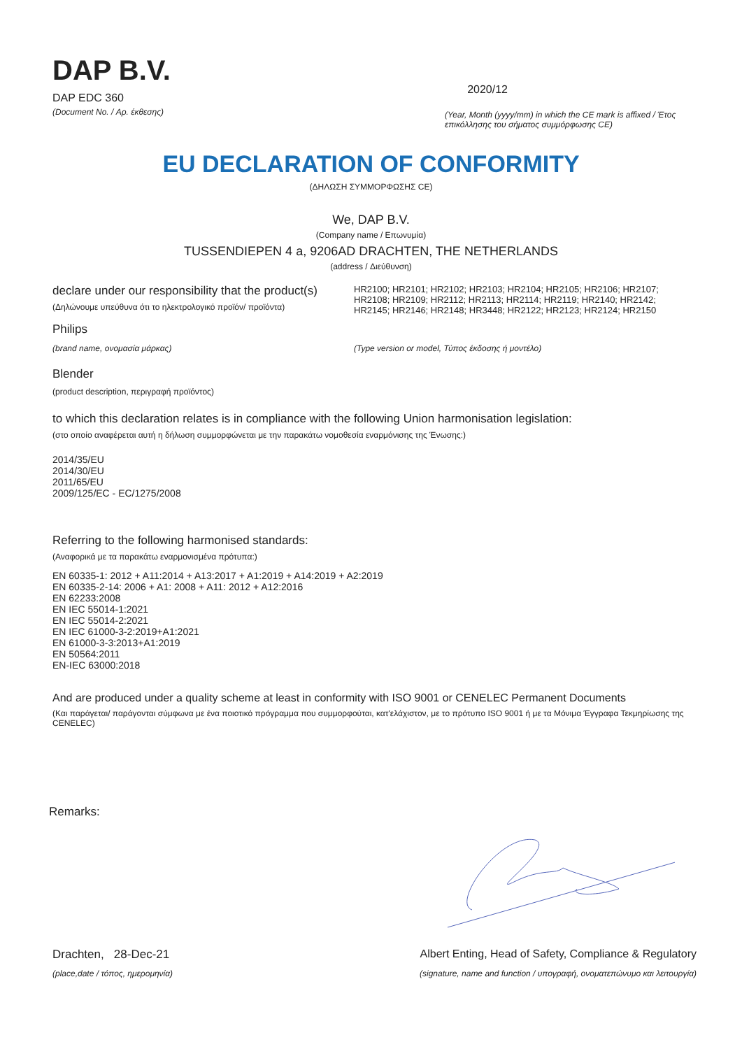DAP B.V.
DAP EDC 360
2020/12
(Document No. / Αρ. έκθεσης)
(Year, Month (yyyy/mm) in which the CE mark is affixed / Έτος επικόλλησης του σήματος συμμόρφωσης CE)
EU DECLARATION OF CONFORMITY
(ΔΗΛΩΣΗ ΣΥΜΜΟΡΦΩΣΗΣ CE)
We, DAP B.V.
(Company name / Επωνυμία)
TUSSENDIEPEN 4 a, 9206AD DRACHTEN, THE NETHERLANDS
(address / Διεύθυνση)
declare under our responsibility that the product(s)
(Δηλώνουμε υπεύθυνα ότι το ηλεκτρολογικό προϊόν/ προϊόντα)
HR2100; HR2101; HR2102; HR2103; HR2104; HR2105; HR2106; HR2107; HR2108; HR2109; HR2112; HR2113; HR2114; HR2119; HR2140; HR2142; HR2145; HR2146; HR2148; HR3448; HR2122; HR2123; HR2124; HR2150
Philips
(brand name, ονομασία μάρκας) (Type version or model, Τύπος έκδοσης ή μοντέλο)
Blender
(product description, περιγραφή προϊόντος)
to which this declaration relates is in compliance with the following Union harmonisation legislation:
(στο οποίο αναφέρεται αυτή η δήλωση συμμορφώνεται με την παρακάτω νομοθεσία εναρμόνισης της Ένωσης:)
2014/35/EU
2014/30/EU
2011/65/EU
2009/125/EC - EC/1275/2008
Referring to the following harmonised standards:
(Αναφορικά με τα παρακάτω εναρμονισμένα πρότυπα:)
EN 60335-1: 2012 + A11:2014 + A13:2017 + A1:2019 + A14:2019 + A2:2019
EN 60335-2-14: 2006 + A1: 2008 + A11: 2012 + A12:2016
EN 62233:2008
EN IEC 55014-1:2021
EN IEC 55014-2:2021
EN IEC 61000-3-2:2019+A1:2021
EN 61000-3-3:2013+A1:2019
EN 50564:2011
EN-IEC 63000:2018
And are produced under a quality scheme at least in conformity with ISO 9001 or CENELEC Permanent Documents
(Και παράγεται/ παράγονται σύμφωνα με ένα ποιοτικό πρόγραμμα που συμμορφούται, κατ'ελάχιστον, με το πρότυπο ISO 9001 ή με τα Μόνιμα Έγγραφα Τεκμηρίωσης της CENELEC)
Remarks:
Drachten, 28-Dec-21 Albert Enting, Head of Safety, Compliance & Regulatory
(place,date / τόπος, ημερομηνία)
(signature, name and function / υπογραφή, ονοματεπώνυμο και λειτουργία)